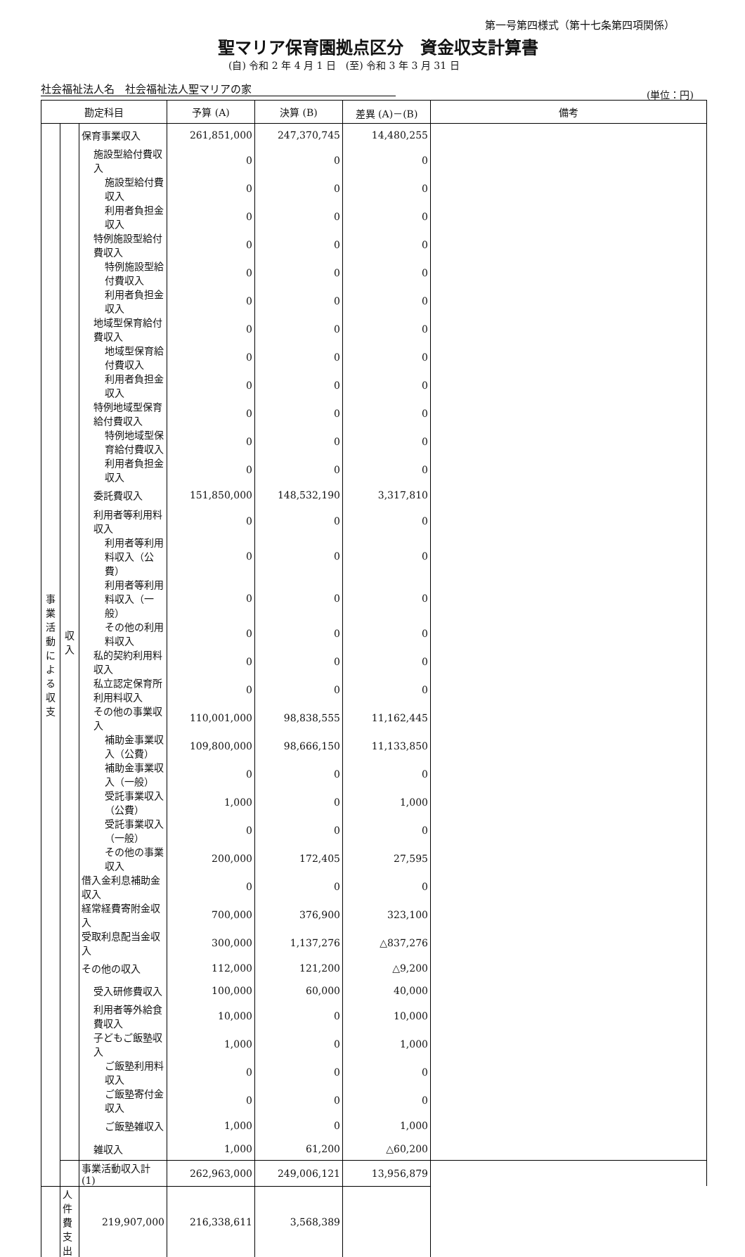第一号第四様式（第十七条第四項関係）
聖マリア保育園拠点区分　資金収支計算書
(自) 令和 2 年 4 月 1 日　(至) 令和 3 年 3 月 31 日
社会福祉法人名　社会福祉法人聖マリアの家 (単位：円)
| 勘定科目 | | | 予算 (A) | 決算 (B) | 差異 (A)－(B) | 備考 |
| --- | --- | --- | --- | --- | --- | --- |
| 事 業 活 動 に よ る 収 支 | 収 入 | 保育事業収入 | 261,851,000 | 247,370,745 | 14,480,255 | |
| | | 施設型給付費収入 | 0 | 0 | 0 | |
| | | 施設型給付費収入 | 0 | 0 | 0 | |
| | | 利用者負担金収入 | 0 | 0 | 0 | |
| | | 特例施設型給付費収入 | 0 | 0 | 0 | |
| | | 特例施設型給付費収入 | 0 | 0 | 0 | |
| | | 利用者負担金収入 | 0 | 0 | 0 | |
| | | 地域型保育給付費収入 | 0 | 0 | 0 | |
| | | 地域型保育給付費収入 | 0 | 0 | 0 | |
| | | 利用者負担金収入 | 0 | 0 | 0 | |
| | | 特例地域型保育給付費収入 | 0 | 0 | 0 | |
| | | 特例地域型保育給付費収入 | 0 | 0 | 0 | |
| | | 利用者負担金収入 | 0 | 0 | 0 | |
| | | 委託費収入 | 151,850,000 | 148,532,190 | 3,317,810 | |
| | | 利用者等利用料収入 | 0 | 0 | 0 | |
| | | 利用者等利用料収入（公費） | 0 | 0 | 0 | |
| | | 利用者等利用料収入（一般） | 0 | 0 | 0 | |
| | | その他の利用料収入 | 0 | 0 | 0 | |
| | | 私的契約利用料収入 | 0 | 0 | 0 | |
| | | 私立認定保育所利用料収入 | 0 | 0 | 0 | |
| | | その他の事業収入 | 110,001,000 | 98,838,555 | 11,162,445 | |
| | | 補助金事業収入（公費） | 109,800,000 | 98,666,150 | 11,133,850 | |
| | | 補助金事業収入（一般） | 0 | 0 | 0 | |
| | | 受託事業収入（公費） | 1,000 | 0 | 1,000 | |
| | | 受託事業収入（一般） | 0 | 0 | 0 | |
| | | その他の事業収入 | 200,000 | 172,405 | 27,595 | |
| | | 借入金利息補助金収入 | 0 | 0 | 0 | |
| | | 経常経費寄附金収入 | 700,000 | 376,900 | 323,100 | |
| | | 受取利息配当金収入 | 300,000 | 1,137,276 | △837,276 | |
| | | その他の収入 | 112,000 | 121,200 | △9,200 | |
| | | 受入研修費収入 | 100,000 | 60,000 | 40,000 | |
| | | 利用者等外給食費収入 | 10,000 | 0 | 10,000 | |
| | | 子どもご飯塾収入 | 1,000 | 0 | 1,000 | |
| | | ご飯塾利用料収入 | 0 | 0 | 0 | |
| | | ご飯塾寄付金収入 | 0 | 0 | 0 | |
| | | ご飯塾雑収入 | 1,000 | 0 | 1,000 | |
| | | 雑収入 | 1,000 | 61,200 | △60,200 | |
| | | 事業活動収入計 (1) | 262,963,000 | 249,006,121 | 13,956,879 | |
| | 人件費支出 | 219,907,000 | 216,338,611 | 3,568,389 | | |